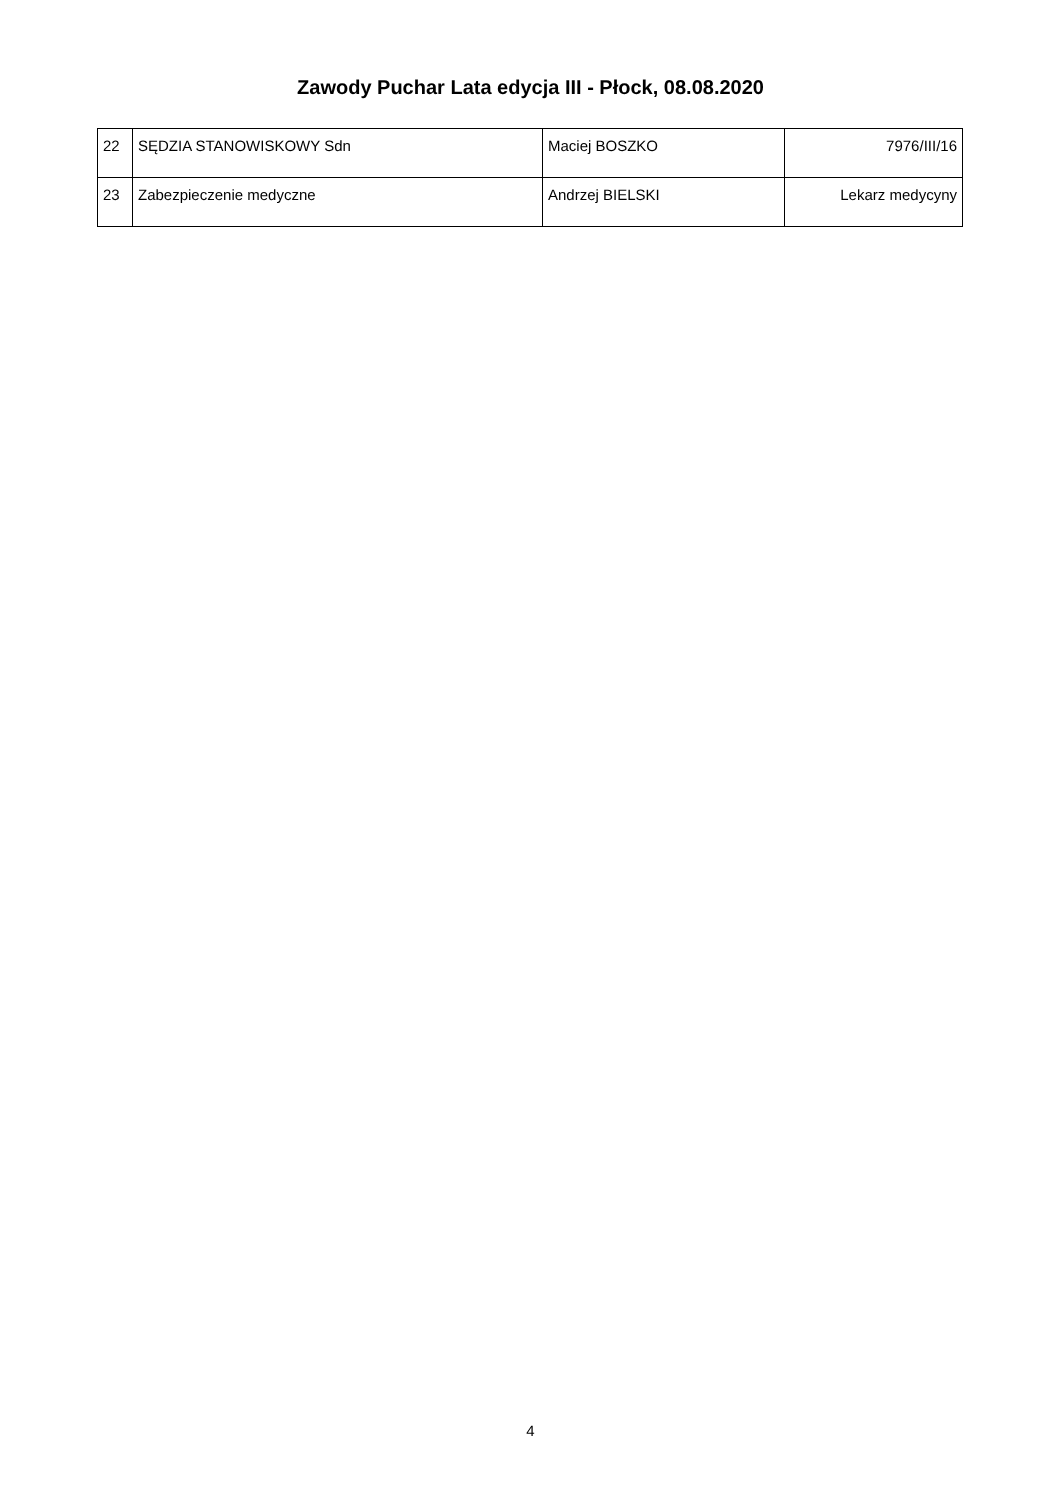Zawody Puchar Lata edycja III - Płock, 08.08.2020
| 22 | SĘDZIA STANOWISKOWY Sdn | Maciej BOSZKO | 7976/III/16 |
| 23 | Zabezpieczenie medyczne | Andrzej BIELSKI | Lekarz medycyny |
4